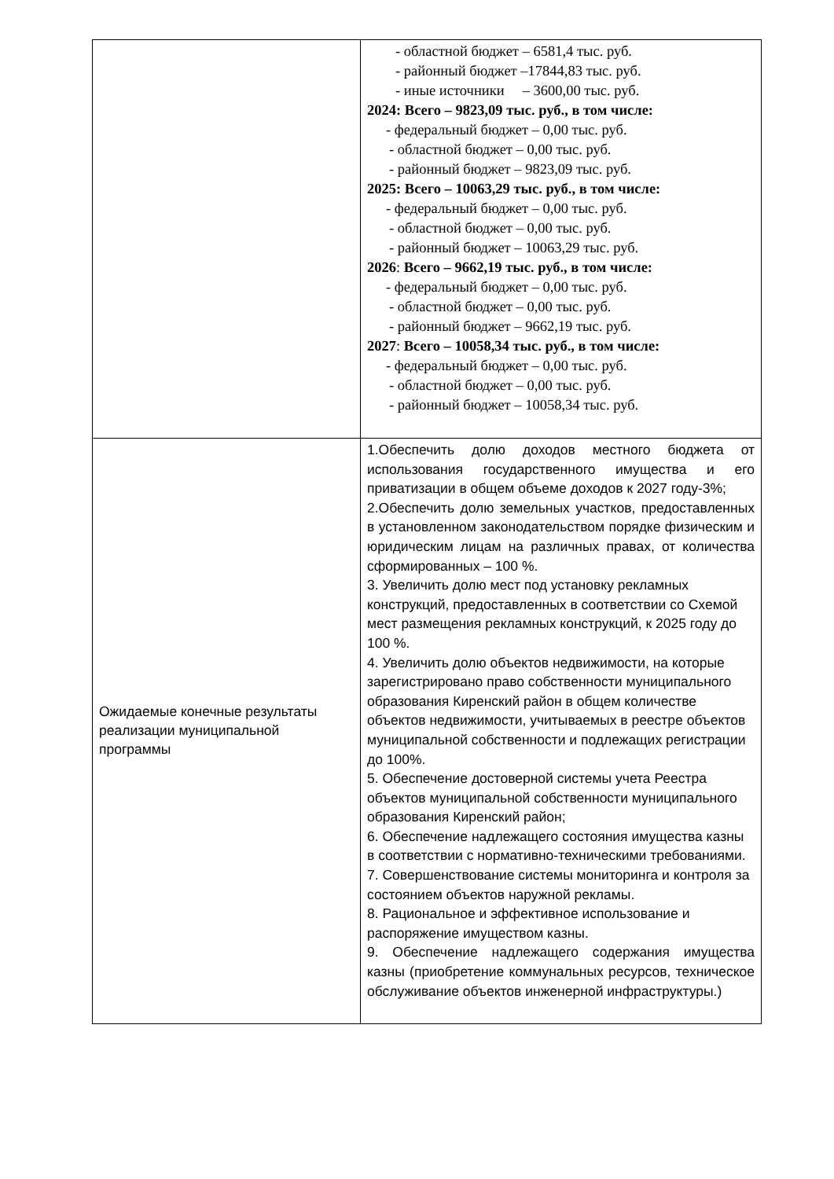| | - областной бюджет – 6581,4 тыс. руб. - районный бюджет –17844,83 тыс. руб. - иные источники – 3600,00 тыс. руб. 2024: Всего – 9823,09 тыс. руб., в том числе: - федеральный бюджет – 0,00 тыс. руб. - областной бюджет – 0,00 тыс. руб. - районный бюджет – 9823,09 тыс. руб. 2025: Всего – 10063,29 тыс. руб., в том числе: - федеральный бюджет – 0,00 тыс. руб. - областной бюджет – 0,00 тыс. руб. - районный бюджет – 10063,29 тыс. руб. 2026 : Всего – 9662,19 тыс. руб., в том числе: - федеральный бюджет – 0,00 тыс. руб. - областной бюджет – 0,00 тыс. руб. - районный бюджет – 9662,19 тыс. руб. 2027 : Всего – 10058,34 тыс. руб., в том числе: - федеральный бюджет – 0,00 тыс. руб. - областной бюджет – 0,00 тыс. руб. - районный бюджет – 10058,34 тыс. руб. |
| Ожидаемые конечные результаты реализации муниципальной программы | 1.Обеспечить долю доходов местного бюджета от использования государственного имущества и его приватизации в общем объеме доходов к 2027 году-3%; 2.Обеспечить долю земельных участков, предоставленных в установленном законодательством порядке физическим и юридическим лицам на различных правах, от количества сформированных – 100 %. 3. Увеличить долю мест под установку рекламных конструкций, предоставленных в соответствии со Схемой мест размещения рекламных конструкций, к 2025 году до 100 %. 4. Увеличить долю объектов недвижимости, на которые зарегистрировано право собственности муниципального образования Киренский район в общем количестве объектов недвижимости, учитываемых в реестре объектов муниципальной собственности и подлежащих регистрации до 100%. 5. Обеспечение достоверной системы учета Реестра объектов муниципальной собственности муниципального образования Киренский район; 6. Обеспечение надлежащего состояния имущества казны в соответствии с нормативно-техническими требованиями. 7. Совершенствование системы мониторинга и контроля за состоянием объектов наружной рекламы. 8. Рациональное и эффективное использование и распоряжение имуществом казны. 9. Обеспечение надлежащего содержания имущества казны (приобретение коммунальных ресурсов, техническое обслуживание объектов инженерной инфраструктуры.) |